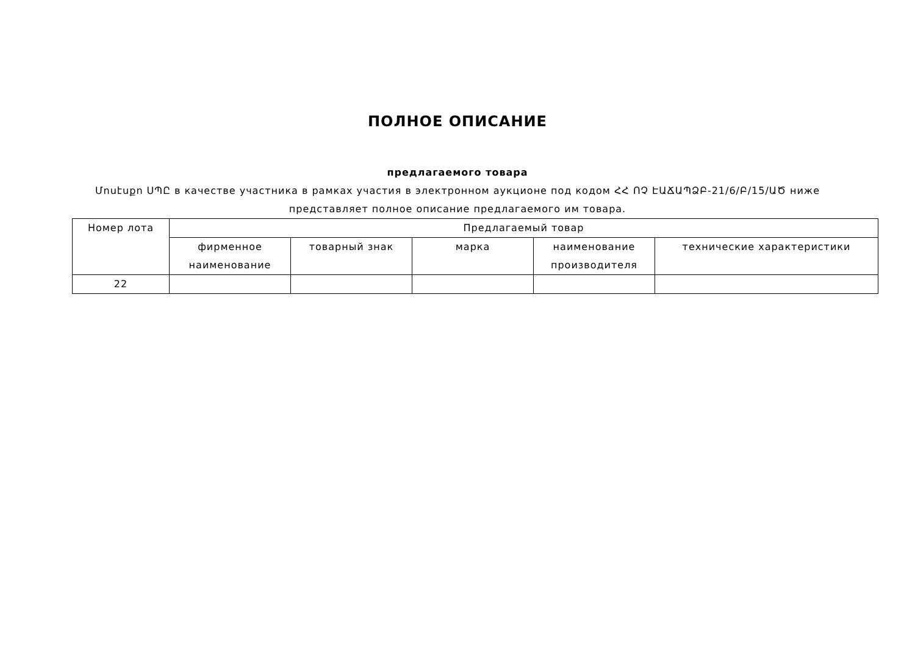ПОЛНОЕ ОПИСАНИЕ
предлагаемого товара
Մոսէսքո ՍՊԸ в качестве участника в рамках участия в электронном аукционе под кодом ՀՀ ՈՉ ԷԱՃԱՊՁԲ-21/6/Բ/15/ԱԾ ниже представляет полное описание предлагаемого им товара.
| Номер лота | Предлагаемый товар | | | | |
| --- | --- | --- | --- | --- | --- |
| | фирменное наименование | товарный знак | марка | наименование производителя | технические характеристики |
| 22 | | | | | |